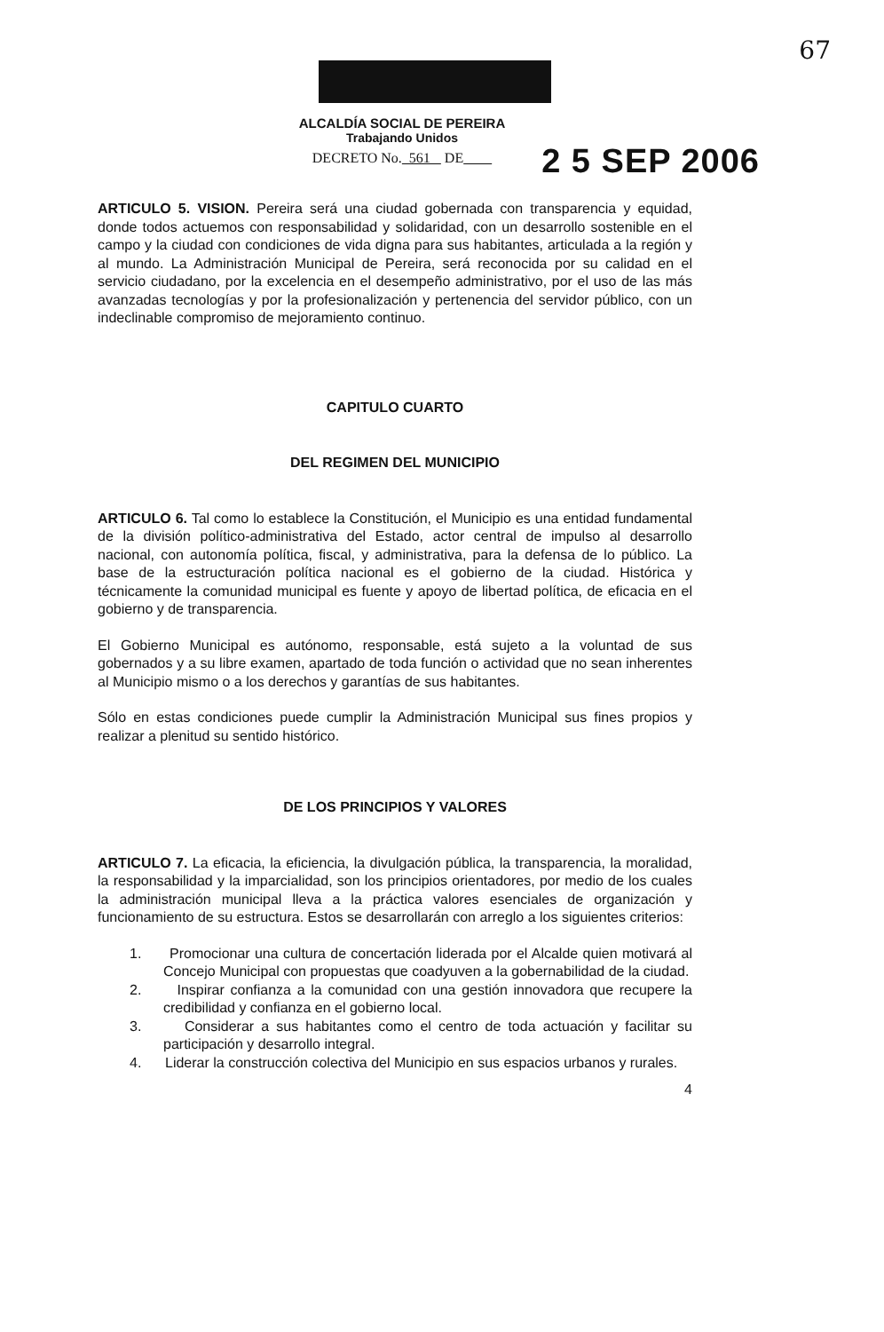67
ALCALDÍA SOCIAL DE PEREIRA
Trabajando Unidos
2 5 SEP 2006
DECRETO No. 561 DE
ARTICULO 5. VISION. Pereira será una ciudad gobernada con transparencia y equidad, donde todos actuemos con responsabilidad y solidaridad, con un desarrollo sostenible en el campo y la ciudad con condiciones de vida digna para sus habitantes, articulada a la región y al mundo. La Administración Municipal de Pereira, será reconocida por su calidad en el servicio ciudadano, por la excelencia en el desempeño administrativo, por el uso de las más avanzadas tecnologías y por la profesionalización y pertenencia del servidor público, con un indeclinable compromiso de mejoramiento continuo.
CAPITULO CUARTO
DEL REGIMEN DEL MUNICIPIO
ARTICULO 6. Tal como lo establece la Constitución, el Municipio es una entidad fundamental de la división político-administrativa del Estado, actor central de impulso al desarrollo nacional, con autonomía política, fiscal, y administrativa, para la defensa de lo público. La base de la estructuración política nacional es el gobierno de la ciudad. Histórica y técnicamente la comunidad municipal es fuente y apoyo de libertad política, de eficacia en el gobierno y de transparencia.
El Gobierno Municipal es autónomo, responsable, está sujeto a la voluntad de sus gobernados y a su libre examen, apartado de toda función o actividad que no sean inherentes al Municipio mismo o a los derechos y garantías de sus habitantes.
Sólo en estas condiciones puede cumplir la Administración Municipal sus fines propios y realizar a plenitud su sentido histórico.
DE LOS PRINCIPIOS Y VALORES
ARTICULO 7. La eficacia, la eficiencia, la divulgación pública, la transparencia, la moralidad, la responsabilidad y la imparcialidad, son los principios orientadores, por medio de los cuales la administración municipal lleva a la práctica valores esenciales de organización y funcionamiento de su estructura. Estos se desarrollarán con arreglo a los siguientes criterios:
1. Promocionar una cultura de concertación liderada por el Alcalde quien motivará al Concejo Municipal con propuestas que coadyuven a la gobernabilidad de la ciudad.
2. Inspirar confianza a la comunidad con una gestión innovadora que recupere la credibilidad y confianza en el gobierno local.
3. Considerar a sus habitantes como el centro de toda actuación y facilitar su participación y desarrollo integral.
4. Liderar la construcción colectiva del Municipio en sus espacios urbanos y rurales.
4